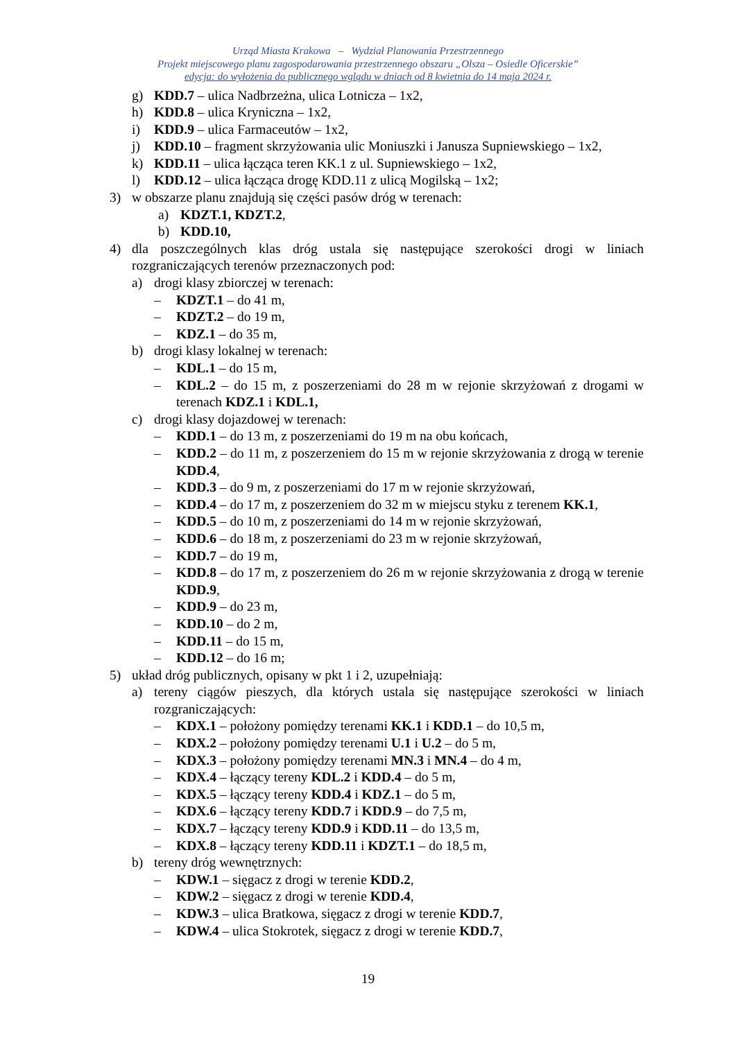Urząd Miasta Krakowa – Wydział Planowania Przestrzennego
Projekt miejscowego planu zagospodarowania przestrzennego obszaru „Olsza – Osiedle Oficerskie”
edycja: do wyłożenia do publicznego wglądu w dniach od 8 kwietnia do 14 maja 2024 r.
g) KDD.7 – ulica Nadbrzeżna, ulica Lotnicza – 1x2,
h) KDD.8 – ulica Kryniczna – 1x2,
i) KDD.9 – ulica Farmaceutów – 1x2,
j) KDD.10 – fragment skrzyżowania ulic Moniuszki i Janusza Supniewskiego – 1x2,
k) KDD.11 – ulica łącząca teren KK.1 z ul. Supniewskiego – 1x2,
l) KDD.12 – ulica łącząca drogę KDD.11 z ulicą Mogilską – 1x2;
3) w obszarze planu znajdują się części pasów dróg w terenach:
a) KDZT.1, KDZT.2,
b) KDD.10,
4) dla poszczególnych klas dróg ustala się następujące szerokości drogi w liniach rozgraniczających terenów przeznaczonych pod:
a) drogi klasy zbiorczej w terenach:
– KDZT.1 – do 41 m,
– KDZT.2 – do 19 m,
– KDZ.1 – do 35 m,
b) drogi klasy lokalnej w terenach:
– KDL.1 – do 15 m,
– KDL.2 – do 15 m, z poszerzeniami do 28 m w rejonie skrzyżowań z drogami w terenach KDZ.1 i KDL.1,
c) drogi klasy dojazdowej w terenach:
– KDD.1 – do 13 m, z poszerzeniami do 19 m na obu końcach,
– KDD.2 – do 11 m, z poszerzeniem do 15 m w rejonie skrzyżowania z drogą w terenie KDD.4,
– KDD.3 – do 9 m, z poszerzeniami do 17 m w rejonie skrzyżowań,
– KDD.4 – do 17 m, z poszerzeniem do 32 m w miejscu styku z terenem KK.1,
– KDD.5 – do 10 m, z poszerzeniami do 14 m w rejonie skrzyżowań,
– KDD.6 – do 18 m, z poszerzeniami do 23 m w rejonie skrzyżowań,
– KDD.7 – do 19 m,
– KDD.8 – do 17 m, z poszerzeniem do 26 m w rejonie skrzyżowania z drogą w terenie KDD.9,
– KDD.9 – do 23 m,
– KDD.10 – do 2 m,
– KDD.11 – do 15 m,
– KDD.12 – do 16 m;
5) układ dróg publicznych, opisany w pkt 1 i 2, uzupełniają:
a) tereny ciągów pieszych, dla których ustala się następujące szerokości w liniach rozgraniczających:
– KDX.1 – położony pomiędzy terenami KK.1 i KDD.1 – do 10,5 m,
– KDX.2 – położony pomiędzy terenami U.1 i U.2 – do 5 m,
– KDX.3 – położony pomiędzy terenami MN.3 i MN.4 – do 4 m,
– KDX.4 – łączący tereny KDL.2 i KDD.4 – do 5 m,
– KDX.5 – łączący tereny KDD.4 i KDZ.1 – do 5 m,
– KDX.6 – łączący tereny KDD.7 i KDD.9 – do 7,5 m,
– KDX.7 – łączący tereny KDD.9 i KDD.11 – do 13,5 m,
– KDX.8 – łączący tereny KDD.11 i KDZT.1 – do 18,5 m,
b) tereny dróg wewnętrznych:
– KDW.1 – sięgacz z drogi w terenie KDD.2,
– KDW.2 – sięgacz z drogi w terenie KDD.4,
– KDW.3 – ulica Bratkowa, sięgacz z drogi w terenie KDD.7,
– KDW.4 – ulica Stokrotek, sięgacz z drogi w terenie KDD.7,
19